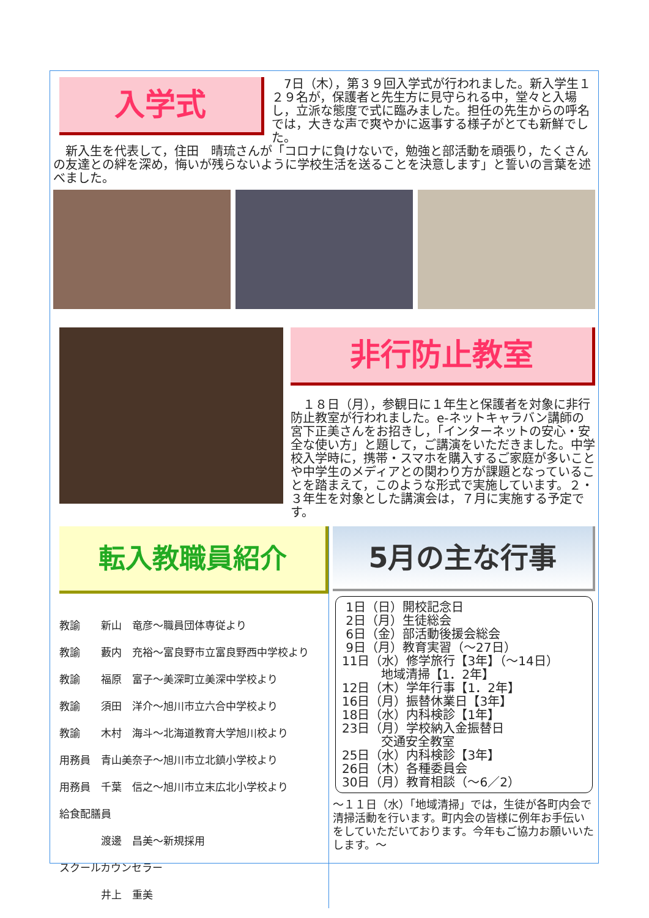入学式
　7日（木），第３９回入学式が行われました。新入学生１２９名が，保護者と先生方に見守られる中，堂々と入場し，立派な態度で式に臨みました。担任の先生からの呼名では，大きな声で爽やかに返事する様子がとても新鮮でした。
　新入生を代表して，住田　晴琉さんが「コロナに負けないで，勉強と部活動を頑張り，たくさんの友達との絆を深め，悔いが残らないように学校生活を送ることを決意します」と誓いの言葉を述べました。
非行防止教室
　１８日（月），参観日に１年生と保護者を対象に非行防止教室が行われました。e-ネットキャラバン講師の宮下正美さんをお招きし，「インターネットの安心・安全な使い方」と題して，ご講演をいただきました。中学校入学時に，携帯・スマホを購入するご家庭が多いことや中学生のメディアとの関わり方が課題となっていることを踏まえて，このような形式で実施しています。２・３年生を対象とした講演会は，７月に実施する予定です。
転入教職員紹介
教諭　　新山　竜彦～職員団体専従より
教諭　　藪内　充裕～富良野市立富良野西中学校より
教諭　　福原　富子～美深町立美深中学校より
教諭　　須田　洋介～旭川市立六合中学校より
教諭　　木村　海斗～北海道教育大学旭川校より
用務員　青山美奈子～旭川市立北鎮小学校より
用務員　千葉　信之～旭川市立末広北小学校より
給食配膳員
　　　　渡邊　昌美～新規採用
スクールカウンセラー
　　　　井上　重美
5月の主な行事
1日（日）開校記念日 2日（月）生徒総会 6日（金）部活動後援会総会 9日（月）教育実習（～27日） 11日（水）修学旅行【3年】（～14日） 地域清掃【1．2年】 12日（木）学年行事【1．2年】 16日（月）振替休業日【3年】 18日（水）内科検診【1年】 23日（月）学校納入金振替日 交通安全教室 25日（水）内科検診【3年】 26日（木）各種委員会 30日（月）教育相談（～6／2）
～１１日（水）「地域清掃」では，生徒が各町内会で清掃活動を行います。町内会の皆様に例年お手伝いをしていただいております。今年もご協力お願いいたします。～